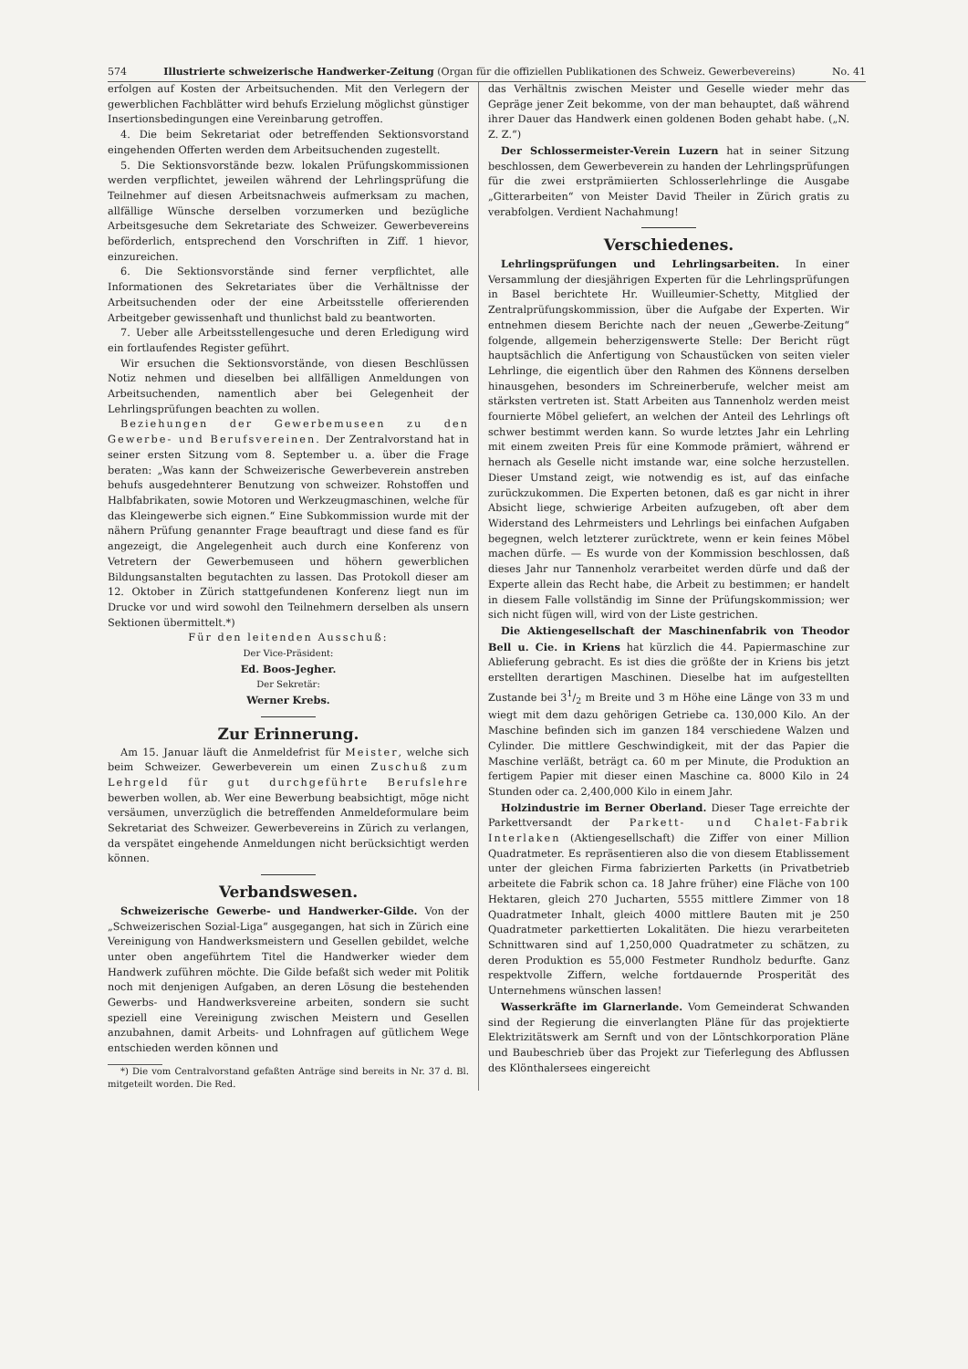574 Illustrierte schweizerische Handwerker-Zeitung (Organ für die offiziellen Publikationen des Schweiz. Gewerbevereins) No. 41
erfolgen auf Kosten der Arbeitsuchenden. Mit den Verlegern der gewerblichen Fachblätter wird behufs Erzielung möglichst günstiger Insertionsbedingungen eine Vereinbarung getroffen.
4. Die beim Sekretariat oder betreffenden Sektionsvorstand eingehenden Offerten werden dem Arbeitsuchenden zugestellt.
5. Die Sektionsvorstände bezw. lokalen Prüfungskommissionen werden verpflichtet, jeweilen während der Lehrlingsprüfung die Teilnehmer auf diesen Arbeitsnachweis aufmerksam zu machen, allfällige Wünsche derselben vorzumerken und bezügliche Arbeitsgesuche dem Sekretariate des Schweizer. Gewerbevereins beförderlich, entsprechend den Vorschriften in Ziff. 1 hievor, einzureichen.
6. Die Sektionsvorstände sind ferner verpflichtet, alle Informationen des Sekretariates über die Verhältnisse der Arbeitsuchenden oder der eine Arbeitsstelle offerierenden Arbeitgeber gewissenhaft und thunlichst bald zu beantworten.
7. Ueber alle Arbeitsstellengesuche und deren Erledigung wird ein fortlaufendes Register geführt.
Wir ersuchen die Sektionsvorstände, von diesen Beschlüssen Notiz nehmen und dieselben bei allfälligen Anmeldungen von Arbeitsuchenden, namentlich aber bei Gelegenheit der Lehrlingsprüfungen beachten zu wollen.
Beziehungen der Gewerbemuseen zu den Gewerbe- und Berufsvereinen. Der Zentralvorstand hat in seiner ersten Sitzung vom 8. September u. a. über die Frage beraten: „Was kann der Schweizerische Gewerbeverein anstreben behufs ausgedehnterer Benutzung von schweizer. Rohstoffen und Halbfabrikaten, sowie Motoren und Werkzeugmaschinen, welche für das Kleingewerbe sich eignen.“ Eine Subkommission wurde mit der nähern Prüfung genannter Frage beauftragt und diese fand es für angezeigt, die Angelegenheit auch durch eine Konferenz von Vetretern der Gewerbemuseen und höhern gewerblichen Bildungsanstalten begutachten zu lassen. Das Protokoll dieser am 12. Oktober in Zürich stattgefundenen Konferenz liegt nun im Drucke vor und wird sowohl den Teilnehmern derselben als unsern Sektionen übermittelt.*)
Für den leitenden Ausschuß:
Der Vice-Präsident:
Ed. Boos-Jegher.
Der Sekretär:
Werner Krebs.
Zur Erinnerung.
Am 15. Januar läuft die Anmeldefrist für Meister, welche sich beim Schweizer. Gewerbeverein um einen Zuschuß zum Lehrgeld für gut durchgeführte Berufslehre bewerben wollen, ab. Wer eine Bewerbung beabsichtigt, möge nicht versäumen, unverzüglich die betreffenden Anmeldeformulare beim Sekretariat des Schweizer. Gewerbevereins in Zürich zu verlangen, da verspätet eingehende Anmeldungen nicht berücksichtigt werden können.
Verbandswesen.
Schweizerische Gewerbe- und Handwerker-Gilde. Von der „Schweizerischen Sozial-Liga“ ausgegangen, hat sich in Zürich eine Vereinigung von Handwerksmeistern und Gesellen gebildet, welche unter oben angeführtem Titel die Handwerker wieder dem Handwerk zuführen möchte. Die Gilde befaßt sich weder mit Politik noch mit denjenigen Aufgaben, an deren Lösung die bestehenden Gewerbs- und Handwerksvereine arbeiten, sondern sie sucht speziell eine Vereinigung zwischen Meistern und Gesellen anzubahnen, damit Arbeits- und Lohnfragen auf gütlichem Wege entschieden werden können und
*) Die vom Centralvorstand gefaßten Anträge sind bereits in Nr. 37 d. Bl. mitgeteilt worden. Die Red.
das Verhältnis zwischen Meister und Geselle wieder mehr das Gepräge jener Zeit bekomme, von der man behauptet, daß während ihrer Dauer das Handwerk einen goldenen Boden gehabt habe. („N. Z. Z.“)
Der Schlossermeister-Verein Luzern hat in seiner Sitzung beschlossen, dem Gewerbeverein zu handen der Lehrlingsprüfungen für die zwei erstprämiierten Schlosserlehrlinge die Ausgabe „Gitterarbeiten“ von Meister David Theiler in Zürich gratis zu verabfolgen. Verdient Nachahmung!
Verschiedenes.
Lehrlingsprüfungen und Lehrlingsarbeiten. In einer Versammlung der diesjährigen Experten für die Lehrlingsprüfungen in Basel berichtete Hr. Wuilleumier-Schetty, Mitglied der Zentralprüfungskommission, über die Aufgabe der Experten. Wir entnehmen diesem Berichte nach der neuen „Gewerbe-Zeitung“ folgende, allgemein beherzigenswerte Stelle: Der Bericht rügt hauptsächlich die Anfertigung von Schaustücken von seiten vieler Lehrlinge, die eigentlich über den Rahmen des Könnens derselben hinausgehen, besonders im Schreinerberufe, welcher meist am stärksten vertreten ist. Statt Arbeiten aus Tannenholz werden meist fournierte Möbel geliefert, an welchen der Anteil des Lehrlings oft schwer bestimmt werden kann. So wurde letztes Jahr ein Lehrling mit einem zweiten Preis für eine Kommode prämiert, während er hernach als Geselle nicht imstande war, eine solche herzustellen. Dieser Umstand zeigt, wie notwendig es ist, auf das einfache zurückzukommen. Die Experten betonen, daß es gar nicht in ihrer Absicht liege, schwierige Arbeiten aufzugeben, oft aber dem Widerstand des Lehrmeisters und Lehrlings bei einfachen Aufgaben begegnen, welch letzterer zurücktrete, wenn er kein feines Möbel machen dürfe. — Es wurde von der Kommission beschlossen, daß dieses Jahr nur Tannenholz verarbeitet werden dürfe und daß der Experte allein das Recht habe, die Arbeit zu bestimmen; er handelt in diesem Falle vollständig im Sinne der Prüfungskommission; wer sich nicht fügen will, wird von der Liste gestrichen.
Die Aktiengesellschaft der Maschinenfabrik von Theodor Bell u. Cie. in Kriens hat kürzlich die 44. Papiermaschine zur Ablieferung gebracht. Es ist dies die größte der in Kriens bis jetzt erstellten derartigen Maschinen. Dieselbe hat im aufgestellten Zustande bei 31/2 m Breite und 3 m Höhe eine Länge von 33 m und wiegt mit dem dazu gehörigen Getriebe ca. 130,000 Kilo. An der Maschine befinden sich im ganzen 184 verschiedene Walzen und Cylinder. Die mittlere Geschwindigkeit, mit der das Papier die Maschine verläßt, beträgt ca. 60 m per Minute, die Produktion an fertigem Papier mit dieser einen Maschine ca. 8000 Kilo in 24 Stunden oder ca. 2,400,000 Kilo in einem Jahr.
Holzindustrie im Berner Oberland. Dieser Tage erreichte der Parkettversandt der Parkett- und Chalet-Fabrik Interlaken (Aktiengesellschaft) die Ziffer von einer Million Quadratmeter. Es repräsentieren also die von diesem Etablissement unter der gleichen Firma fabrizierten Parketts (in Privatbetrieb arbeitete die Fabrik schon ca. 18 Jahre früher) eine Fläche von 100 Hektaren, gleich 270 Jucharten, 5555 mittlere Zimmer von 18 Quadratmeter Inhalt, gleich 4000 mittlere Bauten mit je 250 Quadratmeter parkettierten Lokalitäten. Die hiezu verarbeiteten Schnittwaren sind auf 1,250,000 Quadratmeter zu schätzen, zu deren Produktion es 55,000 Festmeter Rundholz bedurfte. Ganz respektvolle Ziffern, welche fortdauernde Prosperität des Unternehmens wünschen lassen!
Wasserkräfte im Glarnerlande. Vom Gemeinderat Schwanden sind der Regierung die einverlangten Pläne für das projektierte Elektrizitätswerk am Sernft und von der Löntschkorporation Pläne und Baubeschrieb über das Projekt zur Tieferlegung des Abflussen des Klönthalersees eingereicht